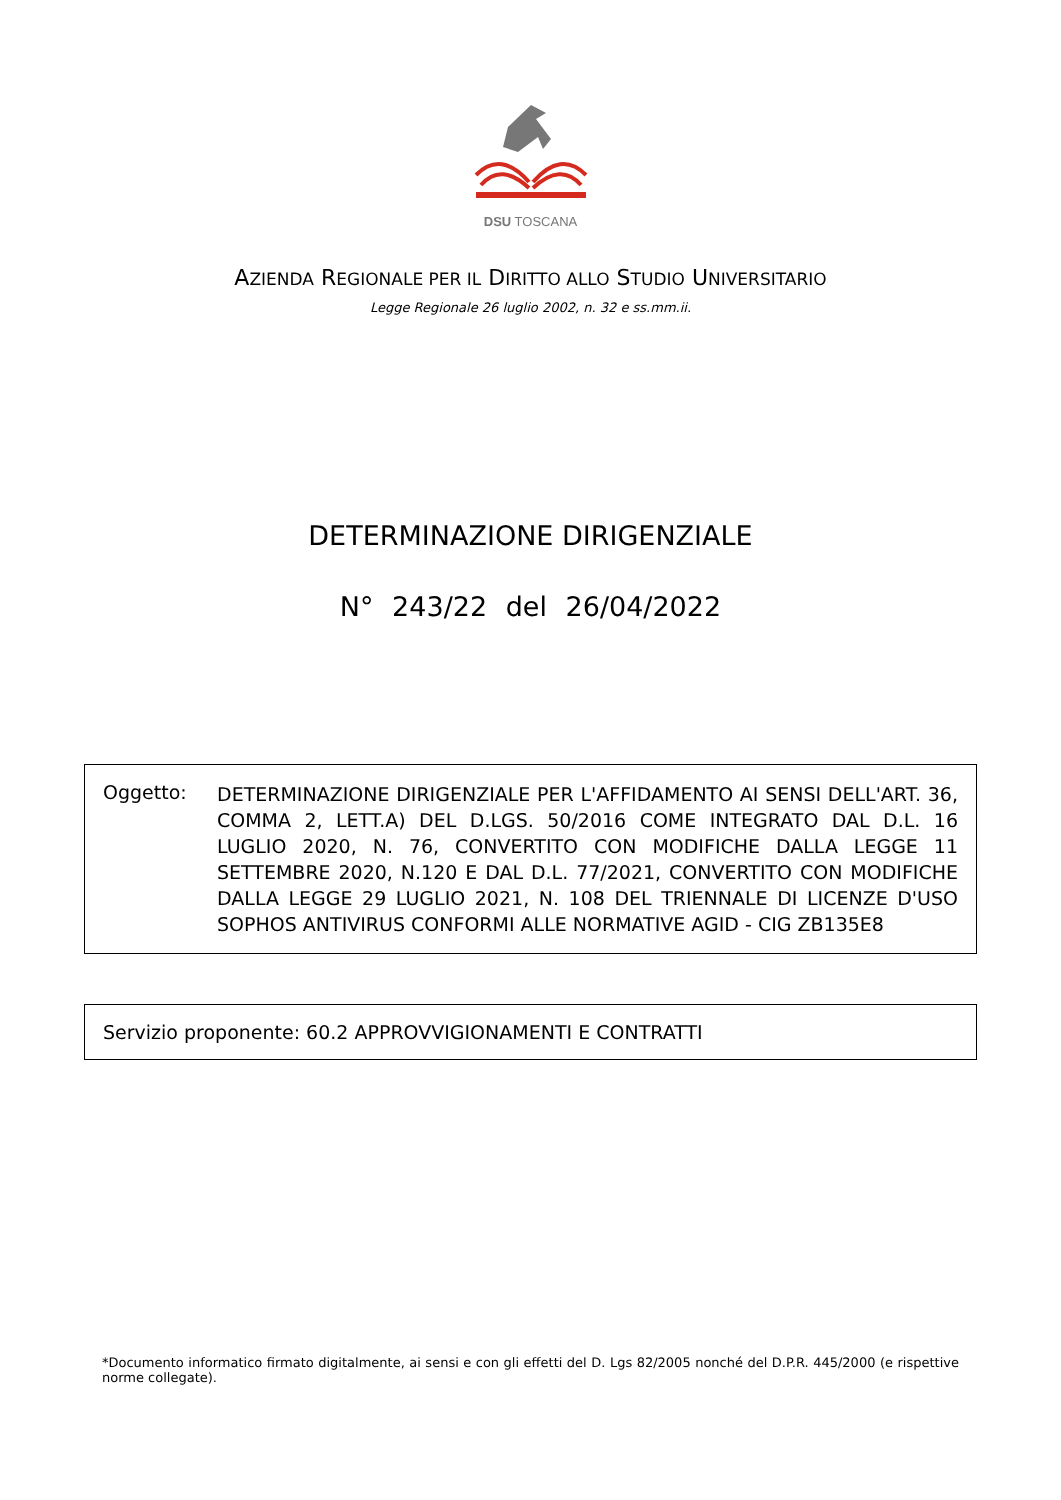DSU TOSCANA
AZIENDA REGIONALE PER IL DIRITTO ALLO STUDIO UNIVERSITARIO
Legge Regionale 26 luglio 2002, n. 32 e ss.mm.ii.
DETERMINAZIONE DIRIGENZIALE
N° 243/22 del 26/04/2022
Oggetto:
DETERMINAZIONE DIRIGENZIALE PER L'AFFIDAMENTO AI SENSI DELL'ART. 36, COMMA 2, LETT.A) DEL D.LGS. 50/2016 COME INTEGRATO DAL D.L. 16 LUGLIO 2020, N. 76, CONVERTITO CON MODIFICHE DALLA LEGGE 11 SETTEMBRE 2020, N.120 E DAL D.L. 77/2021, CONVERTITO CON MODIFICHE DALLA LEGGE 29 LUGLIO 2021, N. 108 DEL TRIENNALE DI LICENZE D'USO SOPHOS ANTIVIRUS CONFORMI ALLE NORMATIVE AGID - CIG ZB135E8
Servizio proponente: 60.2 APPROVVIGIONAMENTI E CONTRATTI
*Documento informatico firmato digitalmente, ai sensi e con gli effetti del D. Lgs 82/2005 nonché del D.P.R. 445/2000 (e rispettive norme collegate).